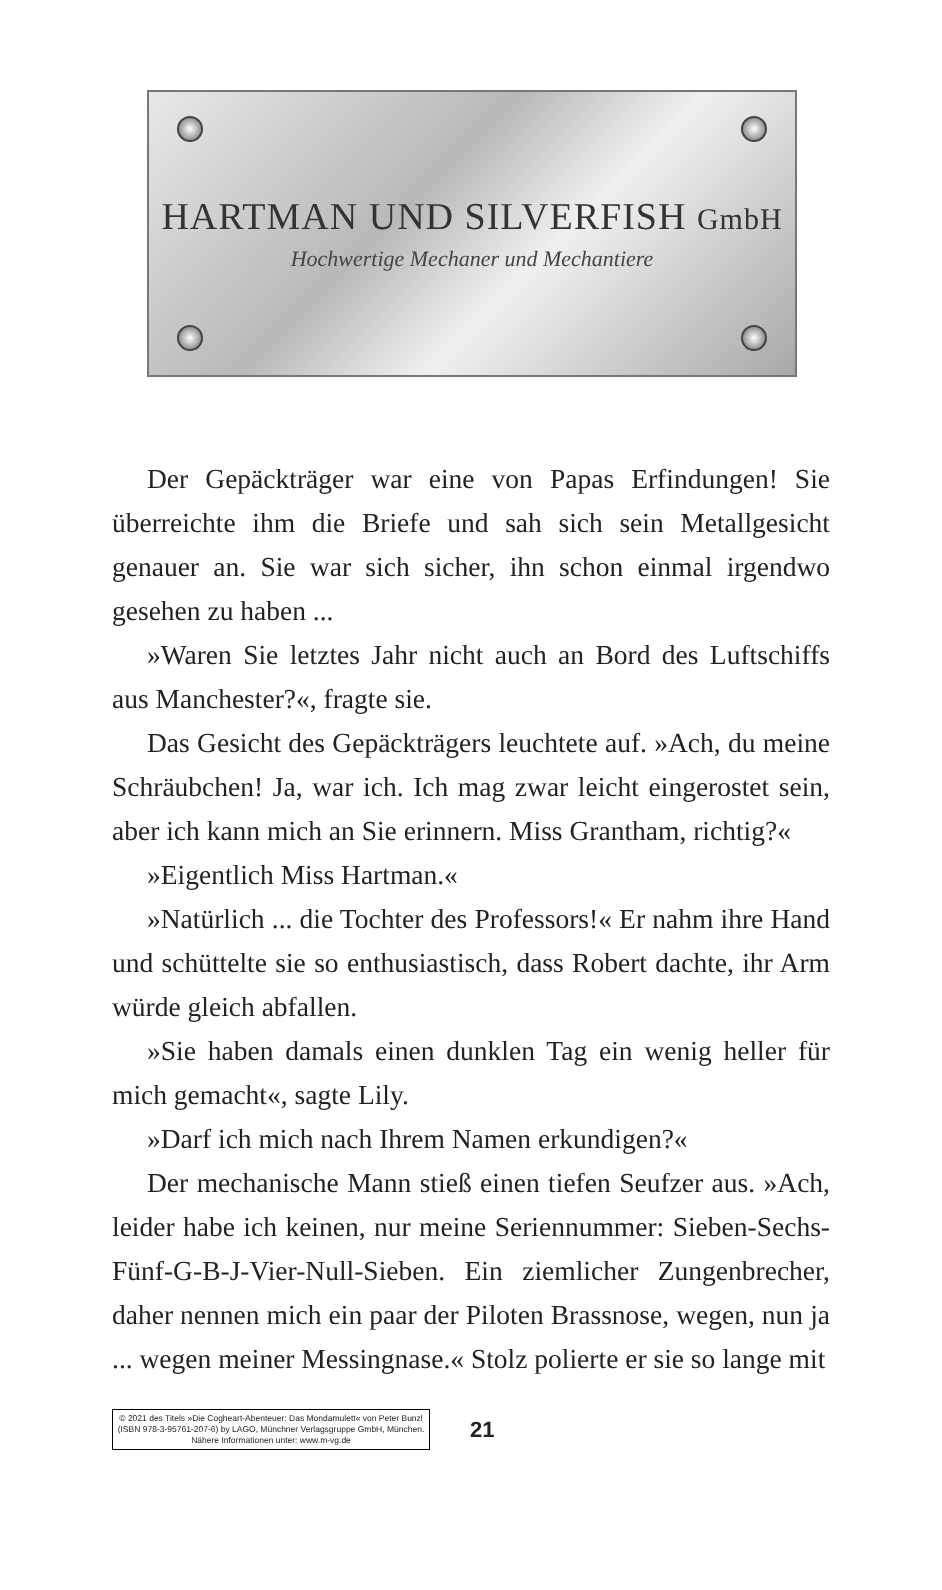HARTMAN UND SILVERFISH GmbH
Hochwertige Mechaner und Mechantiere
Der Gepäckträger war eine von Papas Erfindungen! Sie überreichte ihm die Briefe und sah sich sein Metallgesicht genauer an. Sie war sich sicher, ihn schon einmal irgendwo gesehen zu haben ...
»Waren Sie letztes Jahr nicht auch an Bord des Luftschiffs aus Manchester?«, fragte sie.
Das Gesicht des Gepäckträgers leuchtete auf. »Ach, du meine Schräubchen! Ja, war ich. Ich mag zwar leicht eingerostet sein, aber ich kann mich an Sie erinnern. Miss Grantham, richtig?«
»Eigentlich Miss Hartman.«
»Natürlich ... die Tochter des Professors!« Er nahm ihre Hand und schüttelte sie so enthusiastisch, dass Robert dachte, ihr Arm würde gleich abfallen.
»Sie haben damals einen dunklen Tag ein wenig heller für mich gemacht«, sagte Lily.
»Darf ich mich nach Ihrem Namen erkundigen?«
Der mechanische Mann stieß einen tiefen Seufzer aus. »Ach, leider habe ich keinen, nur meine Seriennummer: Sieben-Sechs-Fünf-G-B-J-Vier-Null-Sieben. Ein ziemlicher Zungenbrecher, daher nennen mich ein paar der Piloten Brassnose, wegen, nun ja ... wegen meiner Messingnase.« Stolz polierte er sie so lange mit
© 2021 des Titels »Die Cogheart-Abenteuer: Das Mondamulett« von Peter Bunzl (ISBN 978-3-95761-207-6) by LAGO, Münchner Verlagsgruppe GmbH, München. Nähere Informationen unter: www.m-vg.de
21